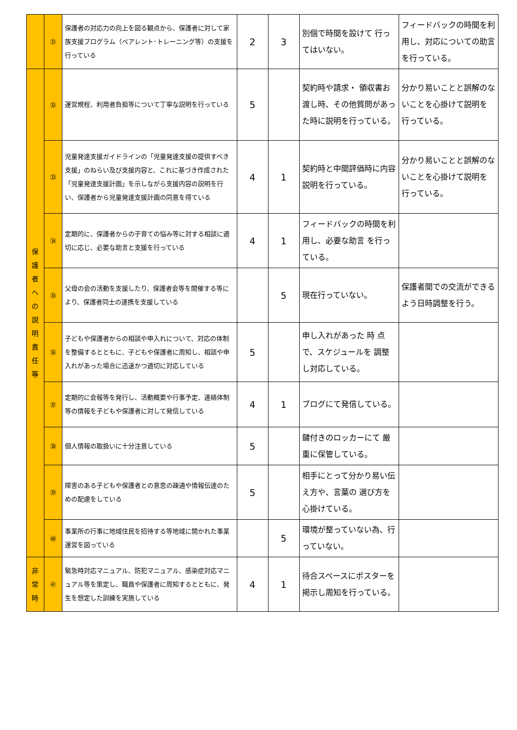| | ㉛ | 保護者の対応力の向上を図る観点から、保護者に対して家族支援プログラム（ペアレント･トレーニング等）の支援を行っている | 2 | 3 | 別個で時間を設けて 行ってはいない。 | フィードバックの時間を利用し、対応についての助言を行っている。 |
| 保 護 者 へ の 説 明 責 任 等 | ㉜ | 運営規程、利用者負担等について丁寧な説明を行っている | 5 | | 契約時や請求・ 領収書お渡し時、その他質問があった時に説明を行っている。 | 分かり易いことと誤解のないことを心掛けて説明を 行っている。 |
| | ㉝ | 児童発達支援ガイドラインの「児童発達支援の提供すべき支援」のねらい及び支援内容と、これに基づき作成された「児童発達支援計画」を示しながら支援内容の説明を行い、保護者から児童発達支援計画の同意を得ている | 4 | 1 | 契約時と中間評価時に内容説明を行っている。 | 分かり易いことと誤解のないことを心掛けて説明を 行っている。 |
| | ㉞ | 定期的に、保護者からの子育ての悩み等に対する相談に適切に応じ、必要な助言と支援を行っている | 4 | 1 | フィードバックの時間を利用し、必要な助言 を行っている。 | |
| | ㉟ | 父母の会の活動を支援したり、保護者会等を開催する等により、保護者同士の連携を支援している | | 5 | 現在行っていない。 | 保護者間での交流ができるよう日時調整を行う。 |
| | ㊱ | 子どもや保護者からの相談や申入れについて、対応の体制を整備するとともに、子どもや保護者に周知し、相談や申入れがあった場合に迅速かつ適切に対応している | 5 | | 申し入れがあった 時 点で、スケジュールを 調整し対応している。 | |
| | ㊲ | 定期的に会報等を発行し、活動概要や行事予定、連絡体制等の情報を子どもや保護者に対して発信している | 4 | 1 | ブログにて発信している。 | |
| | ㊳ | 個人情報の取扱いに十分注意している | 5 | | 鍵付きのロッカーにて 厳重に保管している。 | |
| | ㊴ | 障害のある子どもや保護者との意思の疎通や情報伝達のための配慮をしている | 5 | | 相手にとって分かり易い伝え方や、言葉の 選び方を心掛けている。 | |
| | ㊵ | 事業所の行事に地域住民を招待する等地域に開かれた事業運営を図っている | | 5 | 環境が整っていない為、行っていない。 | |
| 非 常 時 | ㊶ | 緊急時対応マニュアル、防犯マニュアル、感染症対応マニュアル等を策定し、職員や保護者に周知するとともに、発生を想定した訓練を実施している | 4 | 1 | 待合スペースにポスターを掲示し周知を行っている。 | |